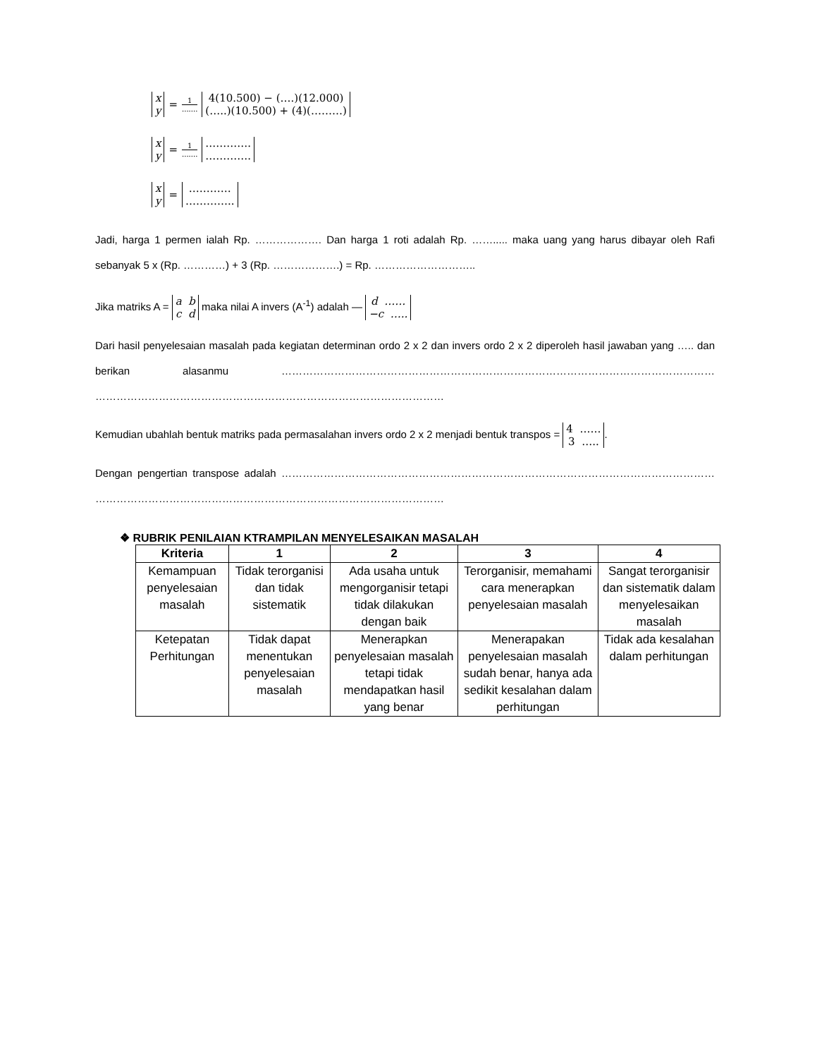x y = 1....... 4(10.500) − (….)(12.000) (…..)(10.500) + (4)(………)
x y = 1....... …………. ………….
x y = ………… …………..
Jadi, harga 1 permen ialah Rp. ………………. Dan harga 1 roti adalah Rp. ……..... maka uang yang harus dibayar oleh Rafi sebanyak 5 x (Rp. …………) + 3 (Rp. ……………….) = Rp. ………………………..
Jika matriks A = a b c d maka nilai A invers (A<sup>-1</sup>) adalah — d …… −c …..
Dari hasil penyelesaian masalah pada kegiatan determinan ordo 2 x 2 dan invers ordo 2 x 2 diperoleh hasil jawaban yang ….. dan berikan alasanmu …………………………………………………………………………………………………………… ………………………………………………………………………………………
Kemudian ubahlah bentuk matriks pada permasalahan invers ordo 2 x 2 menjadi bentuk transpos = 4 …… 3 …...
Dengan pengertian transpose adalah …………………………………………………………………………………………………………… ………………………………………………………………………………………
❖ RUBRIK PENILAIAN KTRAMPILAN MENYELESAIKAN MASALAH
| Kriteria | 1 | 2 | 3 | 4 |
| --- | --- | --- | --- | --- |
| Kemampuan penyelesaian masalah | Tidak terorganisi dan tidak sistematik | Ada usaha untuk mengorganisir tetapi tidak dilakukan dengan baik | Terorganisir, memahami cara menerapkan penyelesaian masalah | Sangat terorganisir dan sistematik dalam menyelesaikan masalah |
| Ketepatan Perhitungan | Tidak dapat menentukan penyelesaian masalah | Menerapkan penyelesaian masalah tetapi tidak mendapatkan hasil yang benar | Menerapakan penyelesaian masalah sudah benar, hanya ada sedikit kesalahan dalam perhitungan | Tidak ada kesalahan dalam perhitungan |